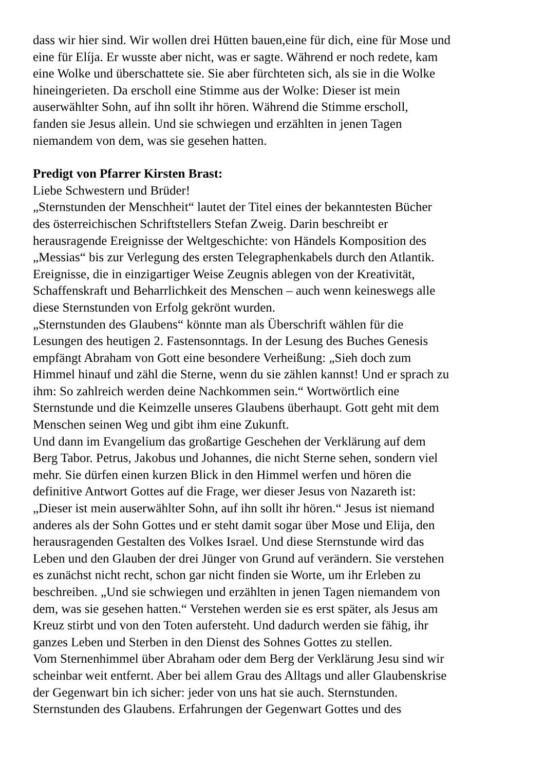dass wir hier sind. Wir wollen drei Hütten bauen,eine für dich, eine für Mose und
eine für Elíja. Er wusste aber nicht, was er sagte. Während er noch redete, kam
eine Wolke und überschattete sie. Sie aber fürchteten sich, als sie in die Wolke
hineingerieten. Da erscholl eine Stimme aus der Wolke: Dieser ist mein
auserwählter Sohn, auf ihn sollt ihr hören. Während die Stimme erscholl,
fanden sie Jesus allein. Und sie schwiegen und erzählten in jenen Tagen
niemandem von dem, was sie gesehen hatten.
Predigt von Pfarrer Kirsten Brast:
Liebe Schwestern und Brüder!
„Sternstunden der Menschheit“ lautet der Titel eines der bekanntesten Bücher
des österreichischen Schriftstellers Stefan Zweig. Darin beschreibt er
herausragende Ereignisse der Weltgeschichte: von Händels Komposition des
„Messias“ bis zur Verlegung des ersten Telegraphenkabels durch den Atlantik.
Ereignisse, die in einzigartiger Weise Zeugnis ablegen von der Kreativität,
Schaffenskraft und Beharrlichkeit des Menschen – auch wenn keineswegs alle
diese Sternstunden von Erfolg gekrönt wurden.
„Sternstunden des Glaubens“ könnte man als Überschrift wählen für die
Lesungen des heutigen 2. Fastensonntags. In der Lesung des Buches Genesis
empfängt Abraham von Gott eine besondere Verheißung: „Sieh doch zum
Himmel hinauf und zähl die Sterne, wenn du sie zählen kannst! Und er sprach zu
ihm: So zahlreich werden deine Nachkommen sein.“ Wortwörtlich eine
Sternstunde und die Keimzelle unseres Glaubens überhaupt. Gott geht mit dem
Menschen seinen Weg und gibt ihm eine Zukunft.
Und dann im Evangelium das großartige Geschehen der Verklärung auf dem
Berg Tabor. Petrus, Jakobus und Johannes, die nicht Sterne sehen, sondern viel
mehr. Sie dürfen einen kurzen Blick in den Himmel werfen und hören die
definitive Antwort Gottes auf die Frage, wer dieser Jesus von Nazareth ist:
„Dieser ist mein auserwählter Sohn, auf ihn sollt ihr hören.“ Jesus ist niemand
anderes als der Sohn Gottes und er steht damit sogar über Mose und Elija, den
herausragenden Gestalten des Volkes Israel. Und diese Sternstunde wird das
Leben und den Glauben der drei Jünger von Grund auf verändern. Sie verstehen
es zunächst nicht recht, schon gar nicht finden sie Worte, um ihr Erleben zu
beschreiben. „Und sie schwiegen und erzählten in jenen Tagen niemandem von
dem, was sie gesehen hatten.“ Verstehen werden sie es erst später, als Jesus am
Kreuz stirbt und von den Toten aufersteht. Und dadurch werden sie fähig, ihr
ganzes Leben und Sterben in den Dienst des Sohnes Gottes zu stellen.
Vom Sternenhimmel über Abraham oder dem Berg der Verklärung Jesu sind wir
scheinbar weit entfernt. Aber bei allem Grau des Alltags und aller Glaubenskrise
der Gegenwart bin ich sicher: jeder von uns hat sie auch. Sternstunden.
Sternstunden des Glaubens. Erfahrungen der Gegenwart Gottes und des